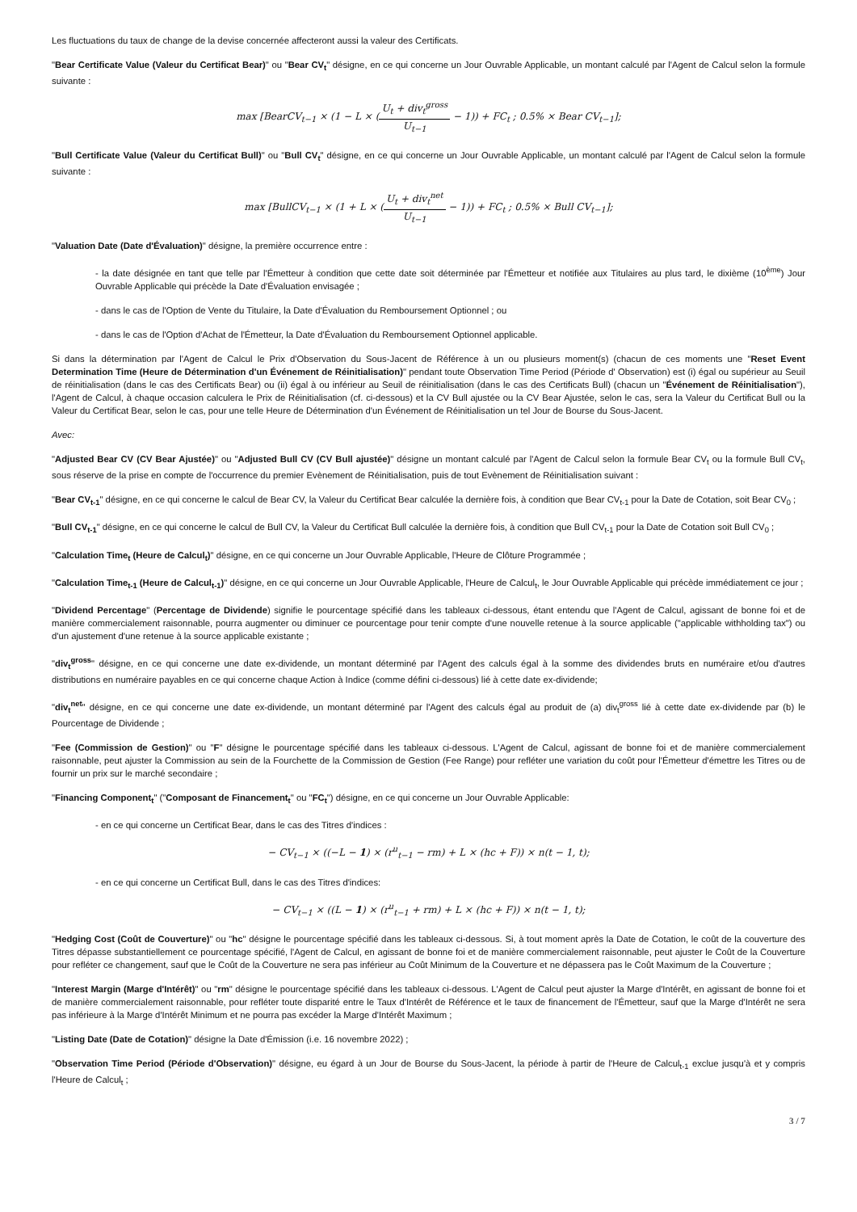Les fluctuations du taux de change de la devise concernée affecteront aussi la valeur des Certificats.
"Bear Certificate Value (Valeur du Certificat Bear)" ou "Bear CV<sub>t</sub>" désigne, en ce qui concerne un Jour Ouvrable Applicable, un montant calculé par l'Agent de Calcul selon la formule suivante :
max [BearCV<sub>t−1</sub> × (1 − L × (U<sub>t</sub> + div<sub>t</sub><sup>gross</sup> U<sub>t−1</sub> − 1)) + FC<sub>t</sub> ; 0.5% × Bear CV<sub>t−1</sub>];
"Bull Certificate Value (Valeur du Certificat Bull)" ou "Bull CV<sub>t</sub>" désigne, en ce qui concerne un Jour Ouvrable Applicable, un montant calculé par l'Agent de Calcul selon la formule suivante :
max [BullCV<sub>t−1</sub> × (1 + L × (U<sub>t</sub> + div<sub>t</sub><sup>net</sup> U<sub>t−1</sub> − 1)) + FC<sub>t</sub> ; 0.5% × Bull CV<sub>t−1</sub>];
"Valuation Date (Date d'Évaluation)" désigne, la première occurrence entre :
- la date désignée en tant que telle par l'Émetteur à condition que cette date soit déterminée par l'Émetteur et notifiée aux Titulaires au plus tard, le dixième (10<sup>ème</sup>) Jour Ouvrable Applicable qui précède la Date d'Évaluation envisagée ;
- dans le cas de l'Option de Vente du Titulaire, la Date d'Évaluation du Remboursement Optionnel ; ou
- dans le cas de l'Option d'Achat de l'Émetteur, la Date d'Évaluation du Remboursement Optionnel applicable.
Si dans la détermination par l'Agent de Calcul le Prix d'Observation du Sous-Jacent de Référence à un ou plusieurs moment(s) (chacun de ces moments une "Reset Event Determination Time (Heure de Détermination d'un Événement de Réinitialisation)" pendant toute Observation Time Period (Période d' Observation) est (i) égal ou supérieur au Seuil de réinitialisation (dans le cas des Certificats Bear) ou (ii) égal à ou inférieur au Seuil de réinitialisation (dans le cas des Certificats Bull) (chacun un "Événement de Réinitialisation"), l'Agent de Calcul, à chaque occasion calculera le Prix de Réinitialisation (cf. ci-dessous) et la CV Bull ajustée ou la CV Bear Ajustée, selon le cas, sera la Valeur du Certificat Bull ou la Valeur du Certificat Bear, selon le cas, pour une telle Heure de Détermination d'un Événement de Réinitialisation un tel Jour de Bourse du Sous-Jacent.
Avec:
"Adjusted Bear CV (CV Bear Ajustée)" ou "Adjusted Bull CV (CV Bull ajustée)" désigne un montant calculé par l'Agent de Calcul selon la formule Bear CV<sub>t</sub> ou la formule Bull CV<sub>t</sub>, sous réserve de la prise en compte de l'occurrence du premier Evènement de Réinitialisation, puis de tout Evènement de Réinitialisation suivant :
"Bear CV<sub>t-1</sub>" désigne, en ce qui concerne le calcul de Bear CV, la Valeur du Certificat Bear calculée la dernière fois, à condition que Bear CV<sub>t-1</sub> pour la Date de Cotation, soit Bear CV<sub>0</sub> ;
"Bull CV<sub>t-1</sub>" désigne, en ce qui concerne le calcul de Bull CV, la Valeur du Certificat Bull calculée la dernière fois, à condition que Bull CV<sub>t-1</sub> pour la Date de Cotation soit Bull CV<sub>0</sub> ;
"Calculation Time<sub>t</sub> (Heure de Calcul<sub>t</sub>)" désigne, en ce qui concerne un Jour Ouvrable Applicable, l'Heure de Clôture Programmée ;
"Calculation Time<sub>t-1</sub> (Heure de Calcul<sub>t-1</sub>)" désigne, en ce qui concerne un Jour Ouvrable Applicable, l'Heure de Calcul<sub>t</sub>, le Jour Ouvrable Applicable qui précède immédiatement ce jour ;
"Dividend Percentage" (Percentage de Dividende) signifie le pourcentage spécifié dans les tableaux ci-dessous, étant entendu que l'Agent de Calcul, agissant de bonne foi et de manière commercialement raisonnable, pourra augmenter ou diminuer ce pourcentage pour tenir compte d'une nouvelle retenue à la source applicable ("applicable withholding tax") ou d'un ajustement d'une retenue à la source applicable existante ;
"div<sub>t</sub><sup>gross</sup>" désigne, en ce qui concerne une date ex-dividende, un montant déterminé par l'Agent des calculs égal à la somme des dividendes bruts en numéraire et/ou d'autres distributions en numéraire payables en ce qui concerne chaque Action à Indice (comme défini ci-dessous) lié à cette date ex-dividende;
"div<sub>t</sub><sup>net</sup>" désigne, en ce qui concerne une date ex-dividende, un montant déterminé par l'Agent des calculs égal au produit de (a) div<sub>t</sub><sup>gross</sup> lié à cette date ex-dividende par (b) le Pourcentage de Dividende ;
"Fee (Commission de Gestion)" ou "F" désigne le pourcentage spécifié dans les tableaux ci-dessous. L'Agent de Calcul, agissant de bonne foi et de manière commercialement raisonnable, peut ajuster la Commission au sein de la Fourchette de la Commission de Gestion (Fee Range) pour refléter une variation du coût pour l'Émetteur d'émettre les Titres ou de fournir un prix sur le marché secondaire ;
"Financing Component<sub>t</sub>" ("Composant de Financement<sub>t</sub>" ou "FC<sub>t</sub>") désigne, en ce qui concerne un Jour Ouvrable Applicable:
- en ce qui concerne un Certificat Bear, dans le cas des Titres d'indices :
− CV<sub>t−1</sub> × ((−L − 1) × (r<sup>u</sup><sub>t−1</sub> − rm) + L × (hc + F)) × n(t − 1, t);
- en ce qui concerne un Certificat Bull, dans le cas des Titres d'indices:
− CV<sub>t−1</sub> × ((L − 1) × (r<sup>u</sup><sub>t−1</sub> + rm) + L × (hc + F)) × n(t − 1, t);
"Hedging Cost (Coût de Couverture)" ou "hc" désigne le pourcentage spécifié dans les tableaux ci-dessous. Si, à tout moment après la Date de Cotation, le coût de la couverture des Titres dépasse substantiellement ce pourcentage spécifié, l'Agent de Calcul, en agissant de bonne foi et de manière commercialement raisonnable, peut ajuster le Coût de la Couverture pour refléter ce changement, sauf que le Coût de la Couverture ne sera pas inférieur au Coût Minimum de la Couverture et ne dépassera pas le Coût Maximum de la Couverture ;
"Interest Margin (Marge d'Intérêt)" ou "rm" désigne le pourcentage spécifié dans les tableaux ci-dessous. L'Agent de Calcul peut ajuster la Marge d'Intérêt, en agissant de bonne foi et de manière commercialement raisonnable, pour refléter toute disparité entre le Taux d'Intérêt de Référence et le taux de financement de l'Émetteur, sauf que la Marge d'Intérêt ne sera pas inférieure à la Marge d'Intérêt Minimum et ne pourra pas excéder la Marge d'Intérêt Maximum ;
"Listing Date (Date de Cotation)" désigne la Date d'Émission (i.e. 16 novembre 2022) ;
"Observation Time Period (Période d'Observation)" désigne, eu égard à un Jour de Bourse du Sous-Jacent, la période à partir de l'Heure de Calcul<sub>t-1</sub> exclue jusqu'à et y compris l'Heure de Calcul<sub>t</sub> ;
3 / 7